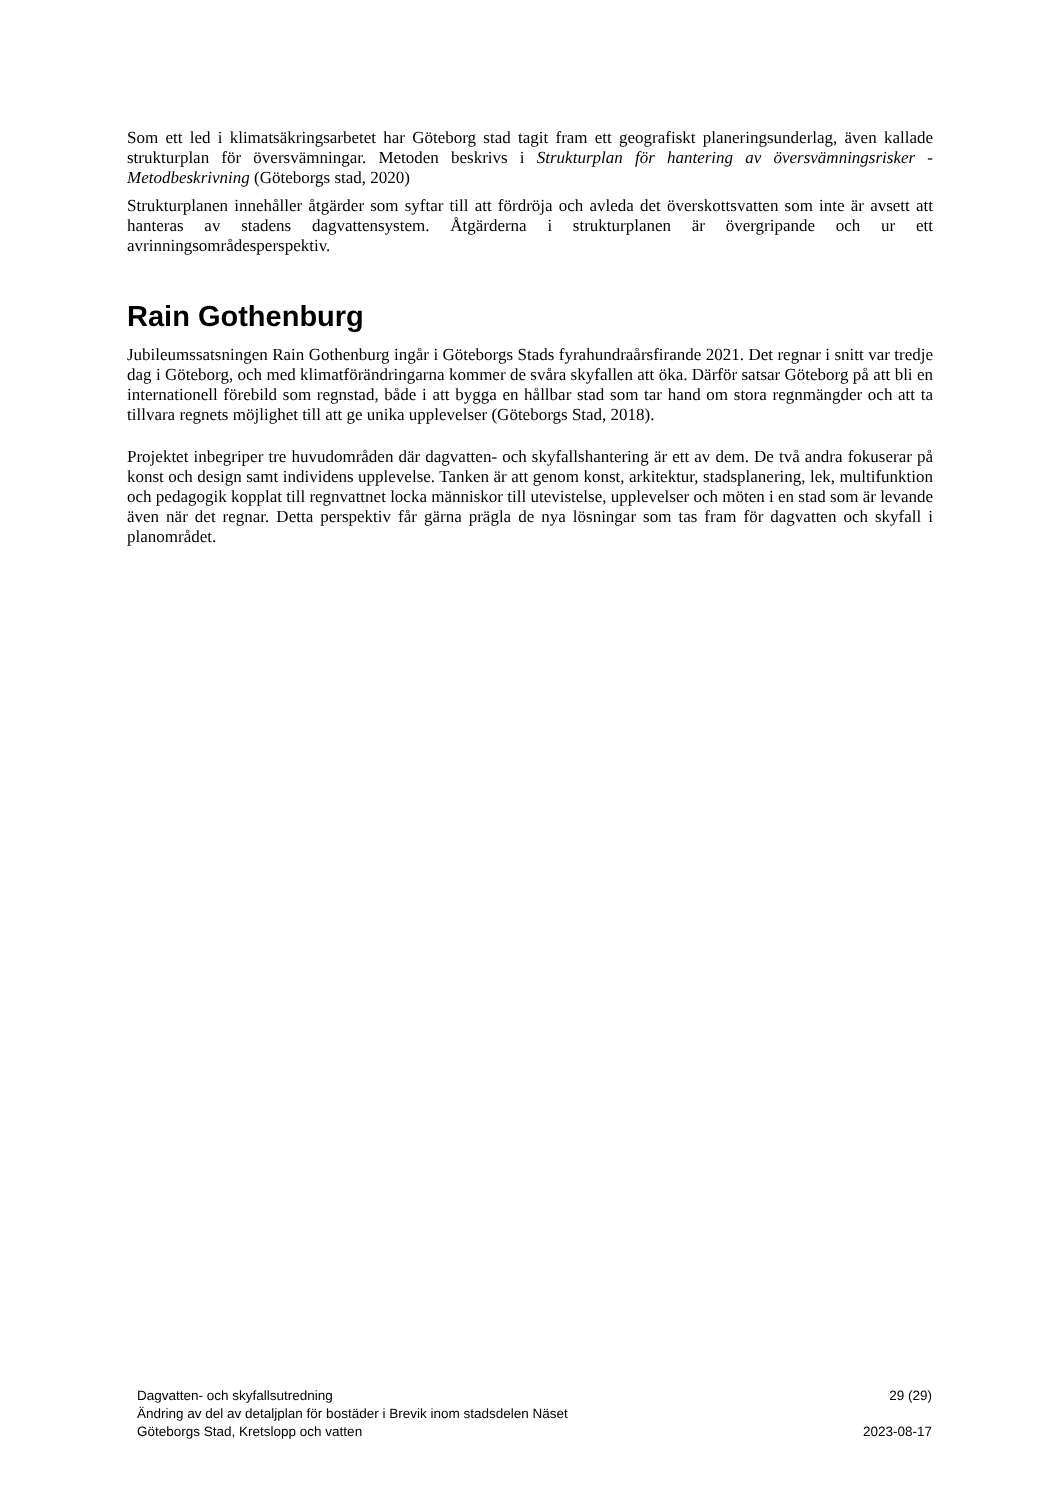Som ett led i klimatsäkringsarbetet har Göteborg stad tagit fram ett geografiskt planeringsunderlag, även kallade strukturplan för översvämningar. Metoden beskrivs i Strukturplan för hantering av översvämningsrisker - Metodbeskrivning (Göteborgs stad, 2020)
Strukturplanen innehåller åtgärder som syftar till att fördröja och avleda det överskottsvatten som inte är avsett att hanteras av stadens dagvattensystem. Åtgärderna i strukturplanen är övergripande och ur ett avrinningsområdesperspektiv.
Rain Gothenburg
Jubileumssatsningen Rain Gothenburg ingår i Göteborgs Stads fyrahundraårsfirande 2021. Det regnar i snitt var tredje dag i Göteborg, och med klimatförändringarna kommer de svåra skyfallen att öka. Därför satsar Göteborg på att bli en internationell förebild som regnstad, både i att bygga en hållbar stad som tar hand om stora regnmängder och att ta tillvara regnets möjlighet till att ge unika upplevelser (Göteborgs Stad, 2018).
Projektet inbegriper tre huvudområden där dagvatten- och skyfallshantering är ett av dem. De två andra fokuserar på konst och design samt individens upplevelse. Tanken är att genom konst, arkitektur, stadsplanering, lek, multifunktion och pedagogik kopplat till regnvattnet locka människor till utevistelse, upplevelser och möten i en stad som är levande även när det regnar. Detta perspektiv får gärna prägla de nya lösningar som tas fram för dagvatten och skyfall i planområdet.
Dagvatten- och skyfallsutredning 29 (29)
Ändring av del av detaljplan för bostäder i Brevik inom stadsdelen Näset
Göteborgs Stad, Kretslopp och vatten 2023-08-17